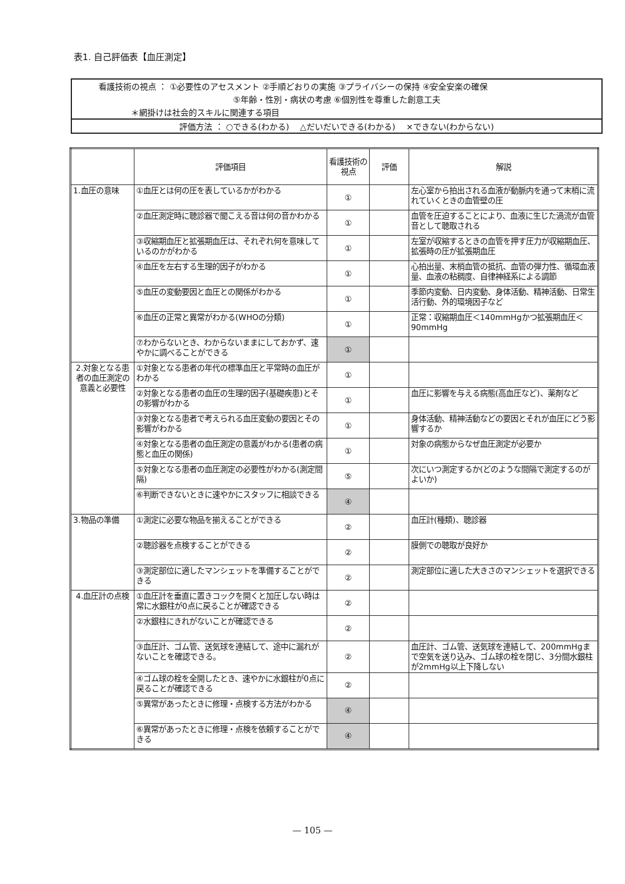表1. 自己評価表【血圧測定】
看護技術の視点 ： ①必要性のアセスメント ②手順どおりの実施 ③プライバシーの保持 ④安全安楽の確保
⑤年齢・性別・病状の考慮 ⑥個別性を尊重した創意工夫
＊網掛けは社会的スキルに関連する項目
評価方法 ： ○できる(わかる)　 △だいだいできる(わかる)　 ×できない(わからない)
| | 評価項目 | 看護技術の視点 | 評価 | 解説 |
| --- | --- | --- | --- | --- |
| 1.血圧の意味 | ①血圧とは何の圧を表しているかがわかる | ① | | 左心室から拍出される血液が動脈内を通って末梢に流れていくときの血管壁の圧 |
| | ②血圧測定時に聴診器で聞こえる音は何の音かわかる | ① | | 血管を圧迫することにより、血液に生じた渦流が血管音として聴取される |
| | ③収縮期血圧と拡張期血圧は、それぞれ何を意味しているのかがわかる | ① | | 左室が収縮するときの血管を押す圧力が収縮期血圧、拡張時の圧が拡張期血圧 |
| | ④血圧を左右する生理的因子がわかる | ① | | 心拍出量、末梢血管の抵抗、血管の弾力性、循環血液量、血液の粘稠度、自律神経系による調節 |
| | ⑤血圧の変動要因と血圧との関係がわかる | ① | | 季節内変動、日内変動、身体活動、精神活動、日常生活行動、外的環境因子など |
| | ⑥血圧の正常と異常がわかる(WHOの分類) | ① | | 正常：収縮期血圧＜140mmHgかつ拡張期血圧＜90mmHg |
| | ⑦わからないとき、わからないままにしておかず、速やかに調べることができる | ① | | |
| 2.対象となる患者の血圧測定の意義と必要性 | ①対象となる患者の年代の標準血圧と平常時の血圧がわかる | ① | | |
| | ②対象となる患者の血圧の生理的因子(基礎疾患)とその影響がわかる | ① | | 血圧に影響を与える病態(高血圧など)、薬剤など |
| | ③対象となる患者で考えられる血圧変動の要因とその影響がわかる | ① | | 身体活動、精神活動などの要因とそれが血圧にどう影響するか |
| | ④対象となる患者の血圧測定の意義がわかる(患者の病態と血圧の関係) | ① | | 対象の病態からなぜ血圧測定が必要か |
| | ⑤対象となる患者の血圧測定の必要性がわかる(測定間隔) | ⑤ | | 次にいつ測定するか(どのような間隔で測定するのがよいか) |
| | ⑥判断できないときに速やかにスタッフに相談できる | ④ | | |
| 3.物品の準備 | ①測定に必要な物品を揃えることができる | ② | | 血圧計(種類)、聴診器 |
| | ②聴診器を点検することができる | ② | | 膜側での聴取が良好か |
| | ③測定部位に適したマンシェットを準備することができる | ② | | 測定部位に適した大きさのマンシェットを選択できる |
| 4.血圧計の点検 | ①血圧計を垂直に置きコックを開くと加圧しない時は常に水銀柱が0点に戻ることが確認できる | ② | | |
| | ②水銀柱にきれがないことが確認できる | ② | | |
| | ③血圧計、ゴム管、送気球を連結して、途中に漏れがないことを確認できる。 | ② | | 血圧計、ゴム管、送気球を連結して、200mmHgまで空気を送り込み、ゴム球の栓を閉じ、3分間水銀柱が2mmHg以上下降しない |
| | ④ゴム球の栓を全開したとき、速やかに水銀柱が0点に戻ることが確認できる | ② | | |
| | ⑤異常があったときに修理・点検する方法がわかる | ④ | | |
| | ⑥異常があったときに修理・点検を依頼することができる | ④ | | |
— 105 —